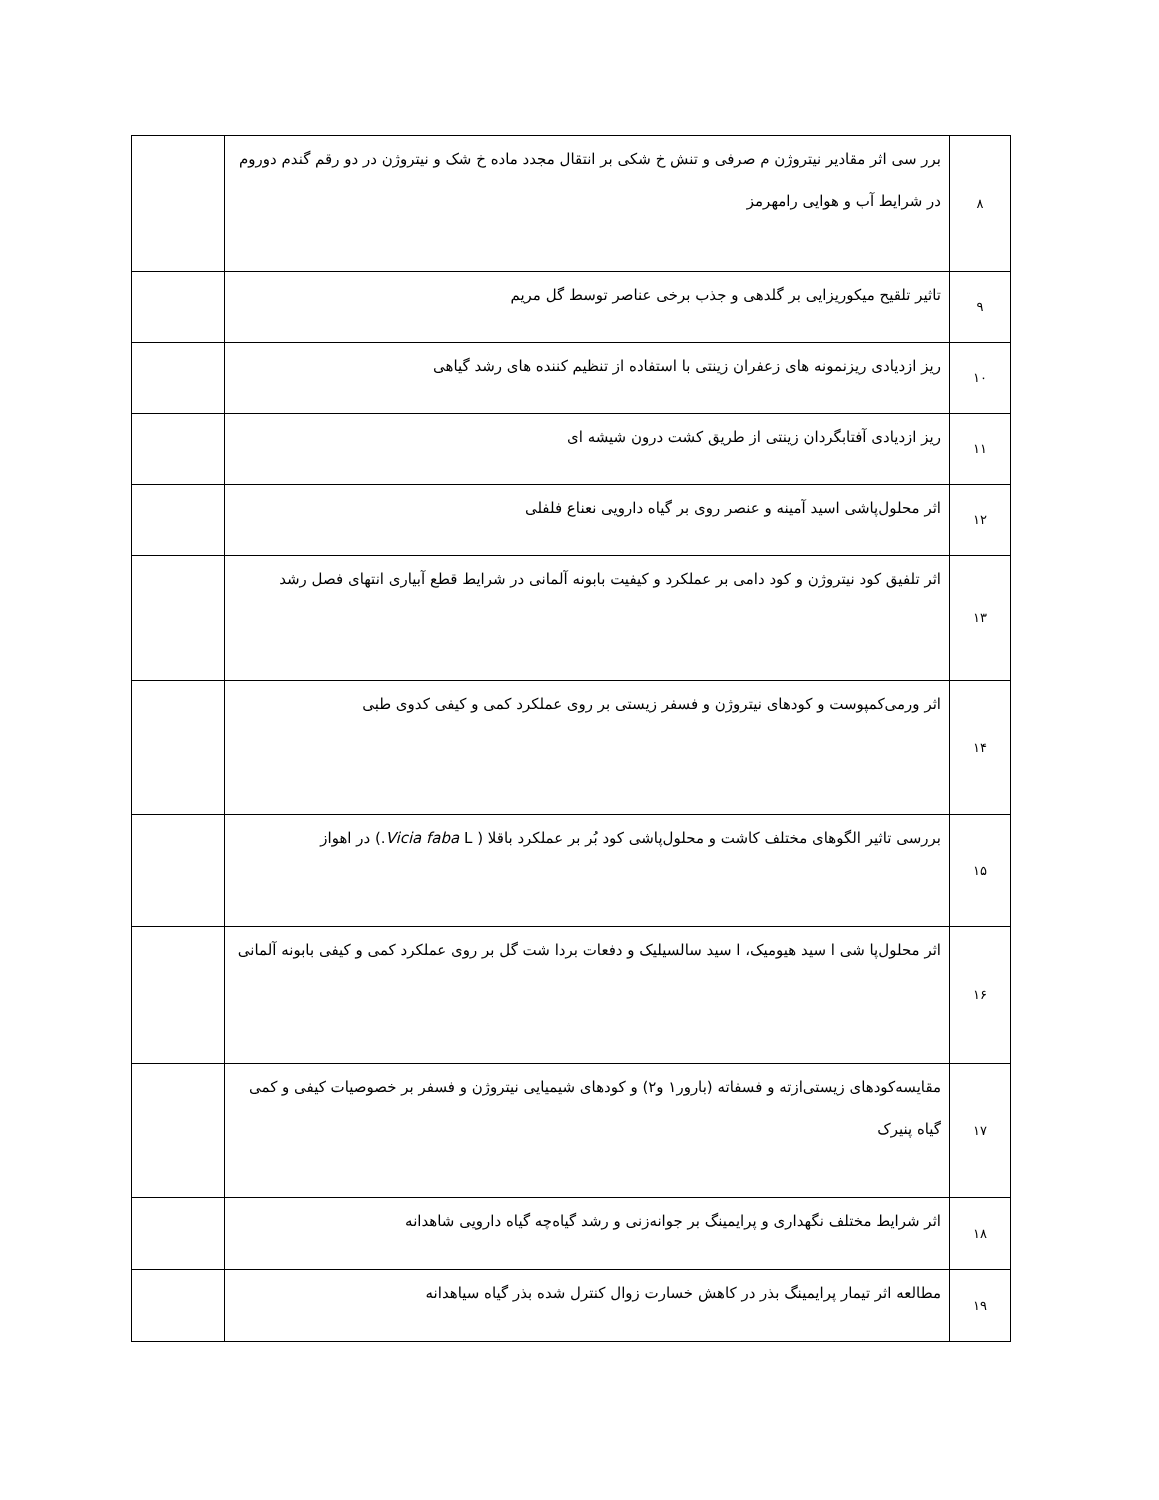| ۸ | برر سی اثر مقادیر نیتروژن م صرفی و تنش خ شکی بر انتقال مجدد ماده خ شک و نیتروژن در دو رقم گندم دوروم در شرایط آب و هوایی رامهرمز | |
| ۹ | تاثیر تلقیح میکوریزایی بر گلدهی و جذب برخی عناصر توسط گل مریم | |
| ۱۰ | ریز ازدیادی ریزنمونه های زعفران زینتی با استفاده از تنظیم کننده های رشد گیاهی | |
| ۱۱ | ریز ازدیادی آفتابگردان زینتی از طریق کشت درون شیشه ای | |
| ۱۲ | اثر محلول‌پاشی اسید آمینه و عنصر روی بر گیاه دارویی نعناع فلفلی | |
| ۱۳ | اثر تلفیق کود نیتروژن و کود دامی بر عملکرد و کیفیت بابونه آلمانی در شرایط قطع آبیاری انتهای فصل رشد | |
| ۱۴ | اثر ورمی‌کمپوست و کودهای نیتروژن و فسفر زیستی بر روی عملکرد کمی و کیفی کدوی طبی | |
| ۱۵ | بررسی تاثیر الگوهای مختلف کاشت و محلول‌پاشی کود بُر بر عملکرد باقلا ( Vicia faba L.) در اهواز | |
| ۱۶ | اثر محلول‌پا شی ا سید هیومیک، ا سید سالسیلیک و دفعات بردا شت گل بر روی عملکرد کمی و کیفی بابونه آلمانی | |
| ۱۷ | مقایسه‌کودهای زیستی‌ازته و فسفاته (بارور۱ و۲) و کودهای شیمیایی نیتروژن و فسفر بر خصوصیات کیفی و کمی گیاه پنیرک | |
| ۱۸ | اثر شرایط مختلف نگهداری و پرایمینگ بر جوانه‌زنی و رشد گیاه‌چه گیاه دارویی شاهدانه | |
| ۱۹ | مطالعه اثر تیمار پرایمینگ بذر در کاهش خسارت زوال کنترل شده بذر گیاه سیاهدانه | |